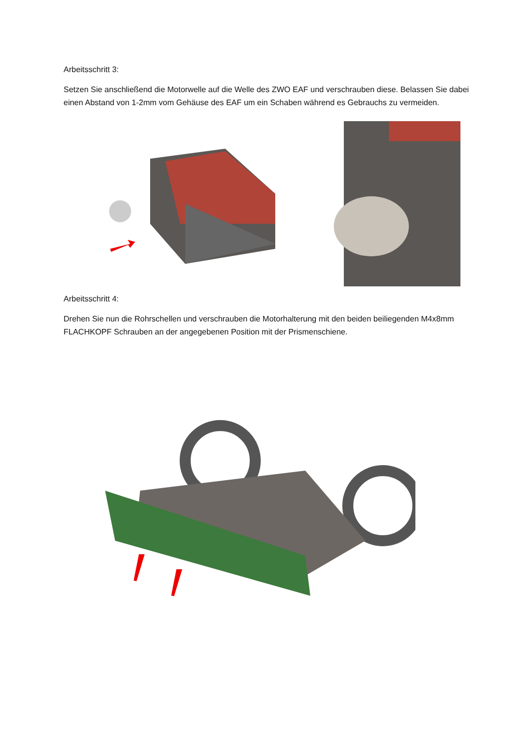Arbeitsschritt 3:
Setzen Sie anschließend die Motorwelle auf die Welle des ZWO EAF und verschrauben diese. Belassen Sie dabei einen Abstand von 1-2mm vom Gehäuse des EAF um ein Schaben während es Gebrauchs zu vermeiden.
Arbeitsschritt 4:
Drehen Sie nun die Rohrschellen und verschrauben die Motorhalterung mit den beiden beiliegenden M4x8mm FLACHKOPF Schrauben an der angegebenen Position mit der Prismenschiene.